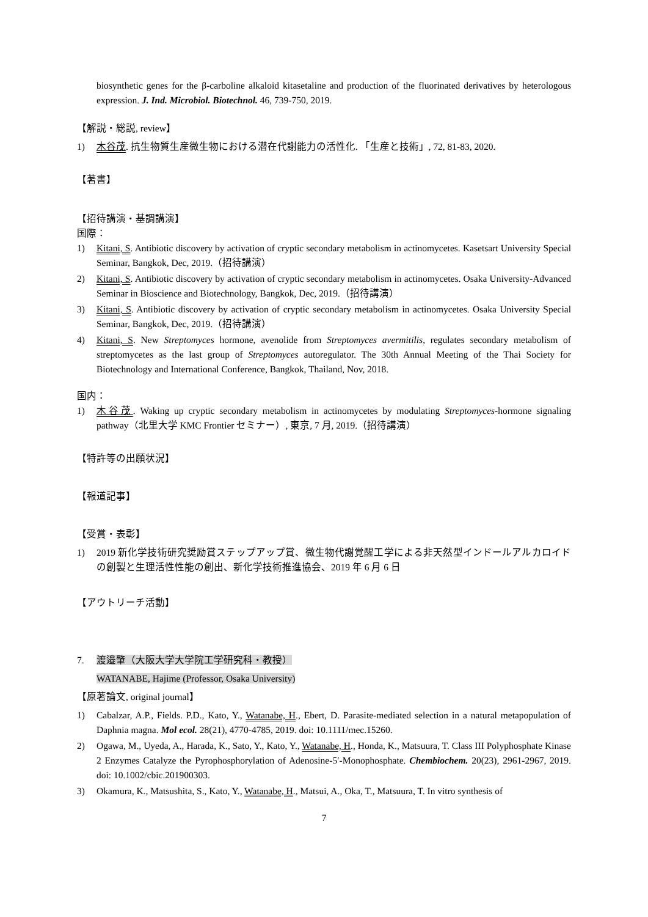biosynthetic genes for the β-carboline alkaloid kitasetaline and production of the fluorinated derivatives by heterologous expression. J. Ind. Microbiol. Biotechnol. 46, 739-750, 2019.
【解説・総説, review】
1) 木谷茂. 抗生物質生産微生物における潜在代謝能力の活性化. 「生産と技術」, 72, 81-83, 2020.
【著書】
【招待講演・基調講演】
国際：
1) Kitani, S. Antibiotic discovery by activation of cryptic secondary metabolism in actinomycetes. Kasetsart University Special Seminar, Bangkok, Dec, 2019.（招待講演）
2) Kitani, S. Antibiotic discovery by activation of cryptic secondary metabolism in actinomycetes. Osaka University-Advanced Seminar in Bioscience and Biotechnology, Bangkok, Dec, 2019.（招待講演）
3) Kitani, S. Antibiotic discovery by activation of cryptic secondary metabolism in actinomycetes. Osaka University Special Seminar, Bangkok, Dec, 2019.（招待講演）
4) Kitani, S. New Streptomyces hormone, avenolide from Streptomyces avermitilis, regulates secondary metabolism of streptomycetes as the last group of Streptomyces autoregulator. The 30th Annual Meeting of the Thai Society for Biotechnology and International Conference, Bangkok, Thailand, Nov, 2018.
国内：
1) 木谷茂. Waking up cryptic secondary metabolism in actinomycetes by modulating Streptomyces-hormone signaling pathway（北里大学 KMC Frontier セミナー）, 東京, 7 月, 2019.（招待講演）
【特許等の出願状況】
【報道記事】
【受賞・表彰】
1) 2019 新化学技術研究奨励賞ステップアップ賞、微生物代謝覚醒工学による非天然型インドールアルカロイドの創製と生理活性性能の創出、新化学技術推進協会、2019 年 6 月 6 日
【アウトリーチ活動】
7. 渡邉肇（大阪大学大学院工学研究科・教授）
WATANABE, Hajime (Professor, Osaka University)
【原著論文, original journal】
1) Cabalzar, A.P., Fields. P.D., Kato, Y., Watanabe, H., Ebert, D. Parasite-mediated selection in a natural metapopulation of Daphnia magna. Mol ecol. 28(21), 4770-4785, 2019. doi: 10.1111/mec.15260.
2) Ogawa, M., Uyeda, A., Harada, K., Sato, Y., Kato, Y., Watanabe, H., Honda, K., Matsuura, T. Class III Polyphosphate Kinase 2 Enzymes Catalyze the Pyrophosphorylation of Adenosine-5′-Monophosphate. Chembiochem. 20(23), 2961-2967, 2019. doi: 10.1002/cbic.201900303.
3) Okamura, K., Matsushita, S., Kato, Y., Watanabe, H., Matsui, A., Oka, T., Matsuura, T. In vitro synthesis of
7